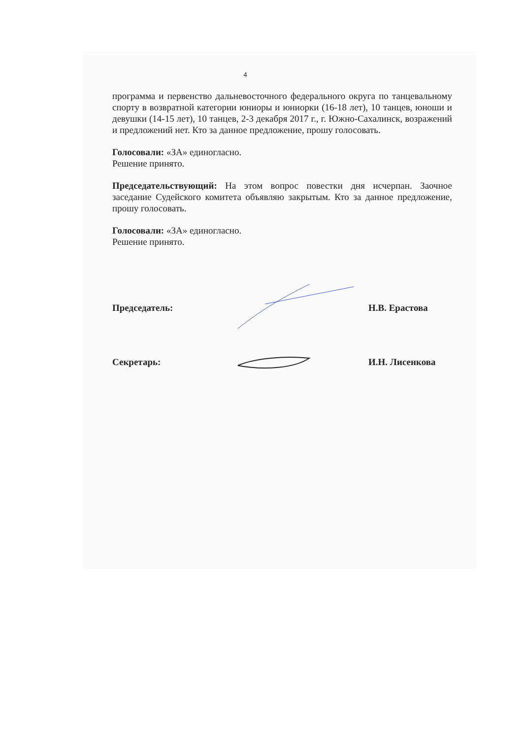4
программа и первенство дальневосточного федерального округа по танцевальному спорту в возвратной категории юниоры и юниорки (16-18 лет), 10 танцев, юноши и девушки (14-15 лет), 10 танцев, 2-3 декабря 2017 г., г. Южно-Сахалинск, возражений и предложений нет. Кто за данное предложение, прошу голосовать.
Голосовали: «ЗА» единогласно.
Решение принято.
Председательствующий: На этом вопрос повестки дня исчерпан. Заочное заседание Судейского комитета объявляю закрытым. Кто за данное предложение, прошу голосовать.
Голосовали: «ЗА» единогласно.
Решение принято.
Председатель: Н.В. Ерастова
Секретарь: И.Н. Лисенкова